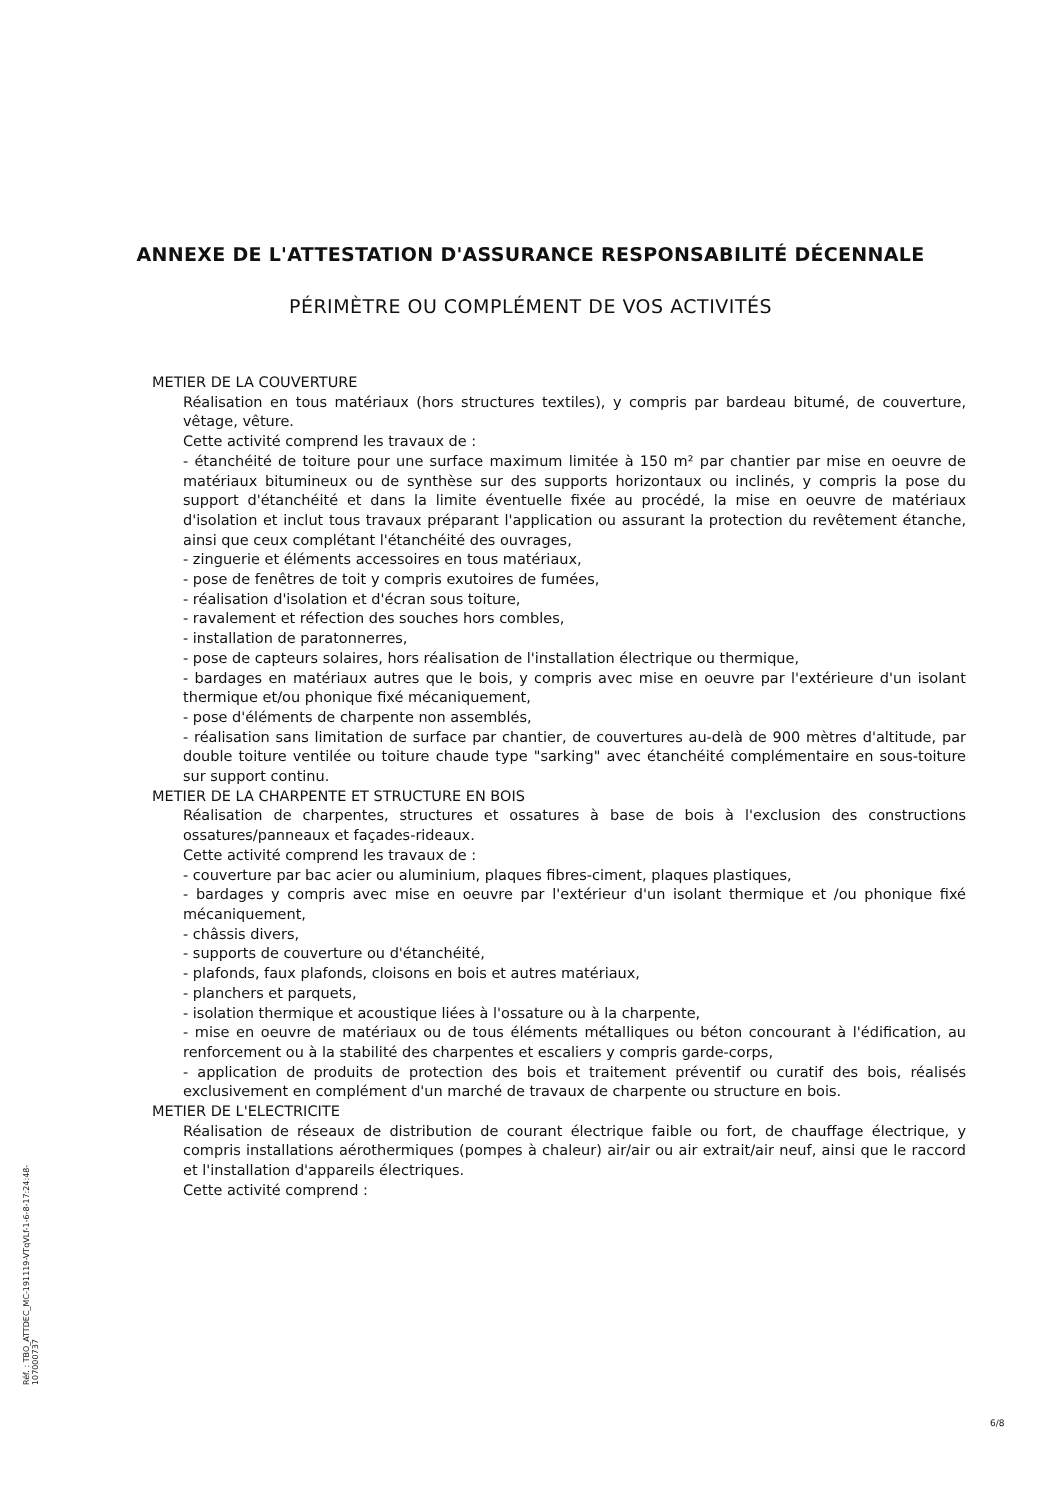ANNEXE DE L'ATTESTATION D'ASSURANCE RESPONSABILITÉ DÉCENNALE
PÉRIMÈTRE OU COMPLÉMENT DE VOS ACTIVITÉS
METIER DE LA COUVERTURE
Réalisation en tous matériaux (hors structures textiles), y compris par bardeau bitumé, de couverture, vêtage, vêture.
Cette activité comprend les travaux de :
- étanchéité de toiture pour une surface maximum limitée à 150 m² par chantier par mise en oeuvre de matériaux bitumineux ou de synthèse sur des supports horizontaux ou inclinés, y compris la pose du support d'étanchéité et dans la limite éventuelle fixée au procédé, la mise en oeuvre de matériaux d'isolation et inclut tous travaux préparant l'application ou assurant la protection du revêtement étanche, ainsi que ceux complétant l'étanchéité des ouvrages,
- zinguerie et éléments accessoires en tous matériaux,
- pose de fenêtres de toit y compris exutoires de fumées,
- réalisation d'isolation et d'écran sous toiture,
- ravalement et réfection des souches hors combles,
- installation de paratonnerres,
- pose de capteurs solaires, hors réalisation de l'installation électrique ou thermique,
- bardages en matériaux autres que le bois, y compris avec mise en oeuvre par l'extérieure d'un isolant thermique et/ou phonique fixé mécaniquement,
- pose d'éléments de charpente non assemblés,
- réalisation sans limitation de surface par chantier, de couvertures au-delà de 900 mètres d'altitude, par double toiture ventilée ou toiture chaude type "sarking" avec étanchéité complémentaire en sous-toiture sur support continu.
METIER DE LA CHARPENTE ET STRUCTURE EN BOIS
Réalisation de charpentes, structures et ossatures à base de bois à l'exclusion des constructions ossatures/panneaux et façades-rideaux.
Cette activité comprend les travaux de :
- couverture par bac acier ou aluminium, plaques fibres-ciment, plaques plastiques,
- bardages y compris avec mise en oeuvre par l'extérieur d'un isolant thermique et /ou phonique fixé mécaniquement,
- châssis divers,
- supports de couverture ou d'étanchéité,
- plafonds, faux plafonds, cloisons en bois et autres matériaux,
- planchers et parquets,
- isolation thermique et acoustique liées à l'ossature ou à la charpente,
- mise en oeuvre de matériaux ou de tous éléments métalliques ou béton concourant à l'édification, au renforcement ou à la stabilité des charpentes et escaliers y compris garde-corps,
- application de produits de protection des bois et traitement préventif ou curatif des bois, réalisés exclusivement en complément d'un marché de travaux de charpente ou structure en bois.
METIER DE L'ELECTRICITE
Réalisation de réseaux de distribution de courant électrique faible ou fort, de chauffage électrique, y compris installations aérothermiques (pompes à chaleur) air/air ou air extrait/air neuf, ainsi que le raccord et l'installation d'appareils électriques.
Cette activité comprend :
Réf. : TBO_ATTDEC_MC-191119-VTqVLf-1-6-8-17:24:48-107000737
6/8